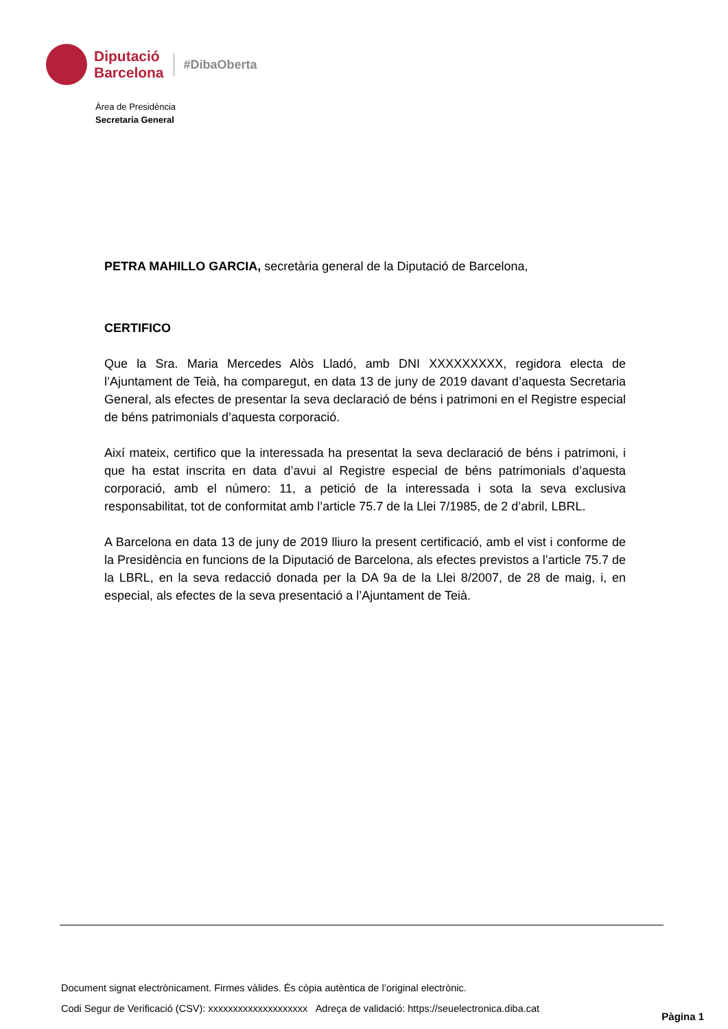Diputació
Barcelona
#DibaOberta
Àrea de Presidència
Secretaria General
PETRA MAHILLO GARCIA, secretària general de la Diputació de Barcelona,
CERTIFICO
Que la Sra. Maria Mercedes Alòs Lladó, amb DNI XXXXXXXXX, regidora electa de l’Ajuntament de Teià, ha comparegut, en data 13 de juny de 2019 davant d’aquesta Secretaria General, als efectes de presentar la seva declaració de béns i patrimoni en el Registre especial de béns patrimonials d’aquesta corporació.
Així mateix, certifico que la interessada ha presentat la seva declaració de béns i patrimoni, i que ha estat inscrita en data d’avui al Registre especial de béns patrimonials d’aquesta corporació, amb el número: 11, a petició de la interessada i sota la seva exclusiva responsabilitat, tot de conformitat amb l’article 75.7 de la Llei 7/1985, de 2 d’abril, LBRL.
A Barcelona en data 13 de juny de 2019 lliuro la present certificació, amb el vist i conforme de la Presidència en funcions de la Diputació de Barcelona, als efectes previstos a l’article 75.7 de la LBRL, en la seva redacció donada per la DA 9a de la Llei 8/2007, de 28 de maig, i, en especial, als efectes de la seva presentació a l’Ajuntament de Teià.
Document signat electrònicament. Firmes vàlides. És còpia autèntica de l’original electrònic.
Codi Segur de Verificació (CSV): xxxxxxxxxxxxxxxxxxxx Adreça de validació: https://seuelectronica.diba.cat
Pàgina 1